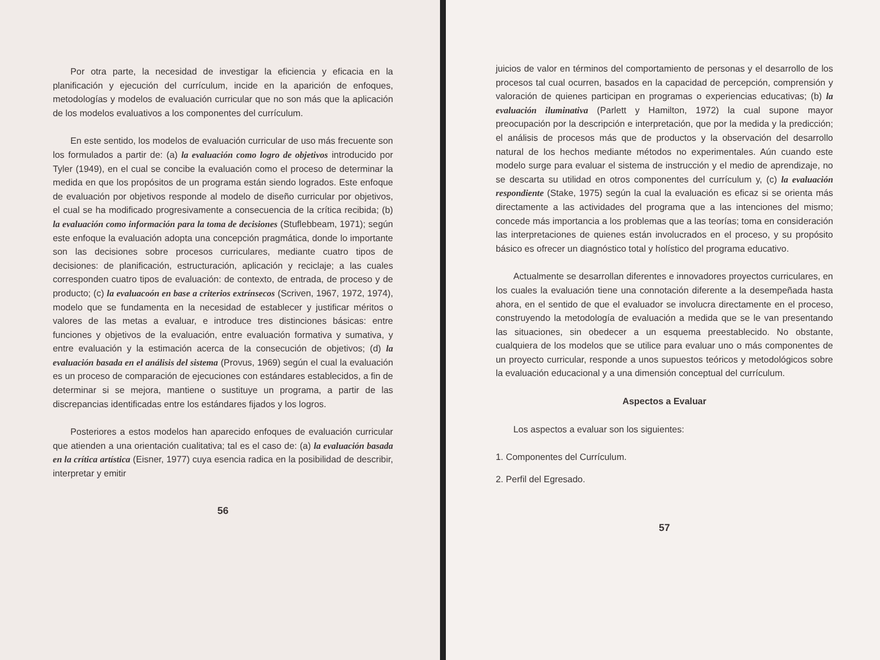Por otra parte, la necesidad de investigar la eficiencia y eficacia en la planificación y ejecución del currículum, incide en la aparición de enfoques, metodologías y modelos de evaluación curricular que no son más que la aplicación de los modelos evaluativos a los componentes del currículum.
En este sentido, los modelos de evaluación curricular de uso más frecuente son los formulados a partir de: (a) la evaluación como logro de objetivos introducido por Tyler (1949), en el cual se concibe la evaluación como el proceso de determinar la medida en que los propósitos de un programa están siendo logrados. Este enfoque de evaluación por objetivos responde al modelo de diseño curricular por objetivos, el cual se ha modificado progresivamente a consecuencia de la crítica recibida; (b) la evaluación como información para la toma de decisiones (Stuflebbeam, 1971); según este enfoque la evaluación adopta una concepción pragmática, donde lo importante son las decisiones sobre procesos curriculares, mediante cuatro tipos de decisiones: de planificación, estructuración, aplicación y reciclaje; a las cuales corresponden cuatro tipos de evaluación: de contexto, de entrada, de proceso y de producto; (c) la evaluacoón en base a criterios extrínsecos (Scriven, 1967, 1972, 1974), modelo que se fundamenta en la necesidad de establecer y justificar méritos o valores de las metas a evaluar, e introduce tres distinciones básicas: entre funciones y objetivos de la evaluación, entre evaluación formativa y sumativa, y entre evaluación y la estimación acerca de la consecución de objetivos; (d) la evaluación basada en el análisis del sistema (Provus, 1969) según el cual la evaluación es un proceso de comparación de ejecuciones con estándares establecidos, a fin de determinar si se mejora, mantiene o sustituye un programa, a partir de las discrepancias identificadas entre los estándares fijados y los logros.
Posteriores a estos modelos han aparecido enfoques de evaluación curricular que atienden a una orientación cualitativa; tal es el caso de: (a) la evaluación basada en la crítica artística (Eisner, 1977) cuya esencia radica en la posibilidad de describir, interpretar y emitir
56
juicios de valor en términos del comportamiento de personas y el desarrollo de los procesos tal cual ocurren, basados en la capacidad de percepción, comprensión y valoración de quienes participan en programas o experiencias educativas; (b) la evaluación iluminativa (Parlett y Hamilton, 1972) la cual supone mayor preocupación por la descripción e interpretación, que por la medida y la predicción; el análisis de procesos más que de productos y la observación del desarrollo natural de los hechos mediante métodos no experimentales. Aún cuando este modelo surge para evaluar el sistema de instrucción y el medio de aprendizaje, no se descarta su utilidad en otros componentes del currículum y, (c) la evaluación respondiente (Stake, 1975) según la cual la evaluación es eficaz si se orienta más directamente a las actividades del programa que a las intenciones del mismo; concede más importancia a los problemas que a las teorías; toma en consideración las interpretaciones de quienes están involucrados en el proceso, y su propósito básico es ofrecer un diagnóstico total y holístico del programa educativo.
Actualmente se desarrollan diferentes e innovadores proyectos curriculares, en los cuales la evaluación tiene una connotación diferente a la desempeñada hasta ahora, en el sentido de que el evaluador se involucra directamente en el proceso, construyendo la metodología de evaluación a medida que se le van presentando las situaciones, sin obedecer a un esquema preestablecido. No obstante, cualquiera de los modelos que se utilice para evaluar uno o más componentes de un proyecto curricular, responde a unos supuestos teóricos y metodológicos sobre la evaluación educacional y a una dimensión conceptual del currículum.
Aspectos a Evaluar
Los aspectos a evaluar son los siguientes:
1. Componentes del Currículum.
2. Perfil del Egresado.
57